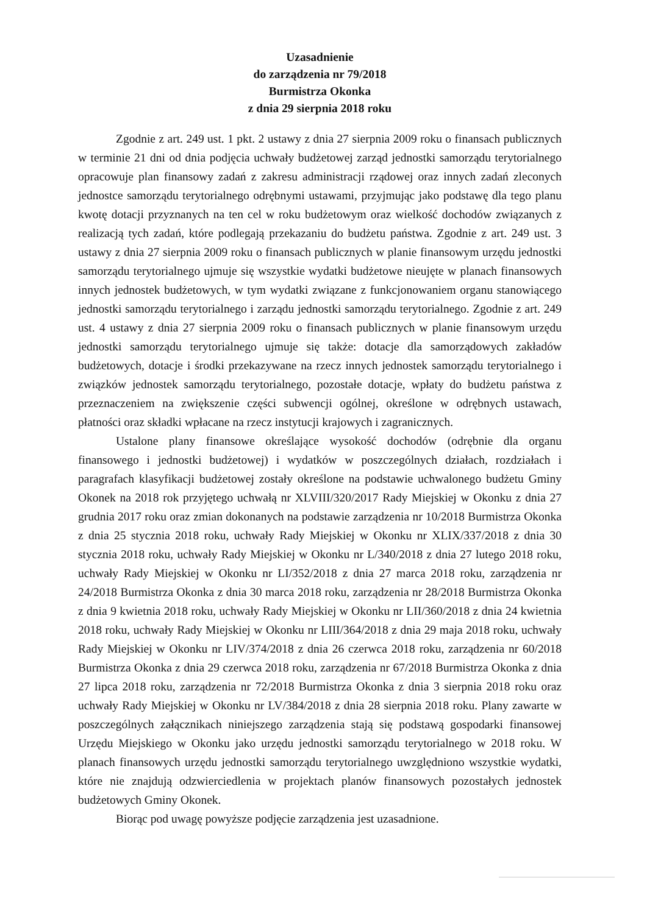Uzasadnienie
do zarządzenia nr 79/2018
Burmistrza Okonka
z dnia 29 sierpnia 2018 roku
Zgodnie z art. 249 ust. 1 pkt. 2 ustawy z dnia 27 sierpnia 2009 roku o finansach publicznych w terminie 21 dni od dnia podjęcia uchwały budżetowej zarząd jednostki samorządu terytorialnego opracowuje plan finansowy zadań z zakresu administracji rządowej oraz innych zadań zleconych jednostce samorządu terytorialnego odrębnymi ustawami, przyjmując jako podstawę dla tego planu kwotę dotacji przyznanych na ten cel w roku budżetowym oraz wielkość dochodów związanych z realizacją tych zadań, które podlegają przekazaniu do budżetu państwa. Zgodnie z art. 249 ust. 3 ustawy z dnia 27 sierpnia 2009 roku o finansach publicznych w planie finansowym urzędu jednostki samorządu terytorialnego ujmuje się wszystkie wydatki budżetowe nieujęte w planach finansowych innych jednostek budżetowych, w tym wydatki związane z funkcjonowaniem organu stanowiącego jednostki samorządu terytorialnego i zarządu jednostki samorządu terytorialnego. Zgodnie z art. 249 ust. 4 ustawy z dnia 27 sierpnia 2009 roku o finansach publicznych w planie finansowym urzędu jednostki samorządu terytorialnego ujmuje się także: dotacje dla samorządowych zakładów budżetowych, dotacje i środki przekazywane na rzecz innych jednostek samorządu terytorialnego i związków jednostek samorządu terytorialnego, pozostałe dotacje, wpłaty do budżetu państwa z przeznaczeniem na zwiększenie części subwencji ogólnej, określone w odrębnych ustawach, płatności oraz składki wpłacane na rzecz instytucji krajowych i zagranicznych.
Ustalone plany finansowe określające wysokość dochodów (odrębnie dla organu finansowego i jednostki budżetowej) i wydatków w poszczególnych działach, rozdziałach i paragrafach klasyfikacji budżetowej zostały określone na podstawie uchwalonego budżetu Gminy Okonek na 2018 rok przyjętego uchwałą nr XLVIII/320/2017 Rady Miejskiej w Okonku z dnia 27 grudnia 2017 roku oraz zmian dokonanych na podstawie zarządzenia nr 10/2018 Burmistrza Okonka z dnia 25 stycznia 2018 roku, uchwały Rady Miejskiej w Okonku nr XLIX/337/2018 z dnia 30 stycznia 2018 roku, uchwały Rady Miejskiej w Okonku nr L/340/2018 z dnia 27 lutego 2018 roku, uchwały Rady Miejskiej w Okonku nr LI/352/2018 z dnia 27 marca 2018 roku, zarządzenia nr 24/2018 Burmistrza Okonka z dnia 30 marca 2018 roku, zarządzenia nr 28/2018 Burmistrza Okonka z dnia 9 kwietnia 2018 roku, uchwały Rady Miejskiej w Okonku nr LII/360/2018 z dnia 24 kwietnia 2018 roku, uchwały Rady Miejskiej w Okonku nr LIII/364/2018 z dnia 29 maja 2018 roku, uchwały Rady Miejskiej w Okonku nr LIV/374/2018 z dnia 26 czerwca 2018 roku, zarządzenia nr 60/2018 Burmistrza Okonka z dnia 29 czerwca 2018 roku, zarządzenia nr 67/2018 Burmistrza Okonka z dnia 27 lipca 2018 roku, zarządzenia nr 72/2018 Burmistrza Okonka z dnia 3 sierpnia 2018 roku oraz uchwały Rady Miejskiej w Okonku nr LV/384/2018 z dnia 28 sierpnia 2018 roku. Plany zawarte w poszczególnych załącznikach niniejszego zarządzenia stają się podstawą gospodarki finansowej Urzędu Miejskiego w Okonku jako urzędu jednostki samorządu terytorialnego w 2018 roku. W planach finansowych urzędu jednostki samorządu terytorialnego uwzględniono wszystkie wydatki, które nie znajdują odzwierciedlenia w projektach planów finansowych pozostałych jednostek budżetowych Gminy Okonek.
Biorąc pod uwagę powyższe podjęcie zarządzenia jest uzasadnione.